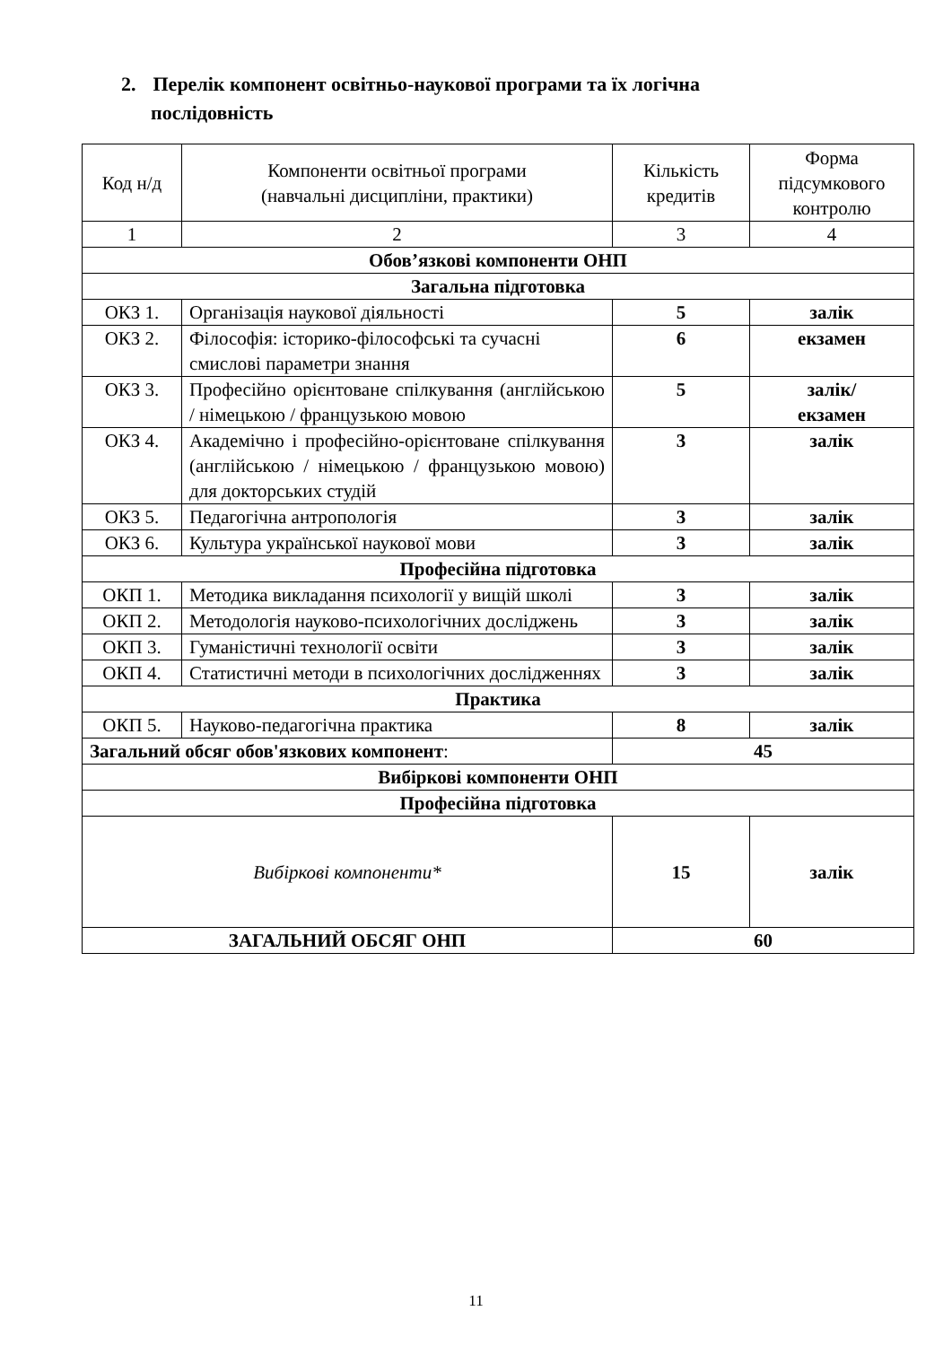2. Перелік компонент освітньо-наукової програми та їх логічна
послідовність
| Код н/д | Компоненти освітньої програми (навчальні дисципліни, практики) | Кількість кредитів | Форма підсумкового контролю |
| --- | --- | --- | --- |
| 1 | 2 | 3 | 4 |
| Обов’язкові компоненти ОНП | | | |
| Загальна підготовка | | | |
| ОКЗ 1. | Організація наукової діяльності | 5 | залік |
| ОКЗ 2. | Філософія: історико-філософські та сучасні смислові параметри знання | 6 | екзамен |
| ОКЗ 3. | Професійно орієнтоване спілкування (англійською / німецькою / французькою мовою | 5 | залік/ екзамен |
| ОКЗ 4. | Академічно і професійно-орієнтоване спілкування (англійською / німецькою / французькою мовою) для докторських студій | 3 | залік |
| ОКЗ 5. | Педагогічна антропологія | 3 | залік |
| ОКЗ 6. | Культура української наукової мови | 3 | залік |
| Професійна підготовка | | | |
| ОКП 1. | Методика викладання психології у вищій школі | 3 | залік |
| ОКП 2. | Методологія науково-психологічних досліджень | 3 | залік |
| ОКП 3. | Гуманістичні технології освіти | 3 | залік |
| ОКП 4. | Статистичні методи в психологічних дослідженнях | 3 | залік |
| Практика | | | |
| ОКП 5. | Науково-педагогічна практика | 8 | залік |
| Загальний обсяг обов'язкових компонент : | | 45 | |
| Вибіркові компоненти ОНП | | | |
| Професійна підготовка | | | |
| Вибіркові компоненти* | | 15 | залік |
| ЗАГАЛЬНИЙ ОБСЯГ ОНП | | 60 | |
11